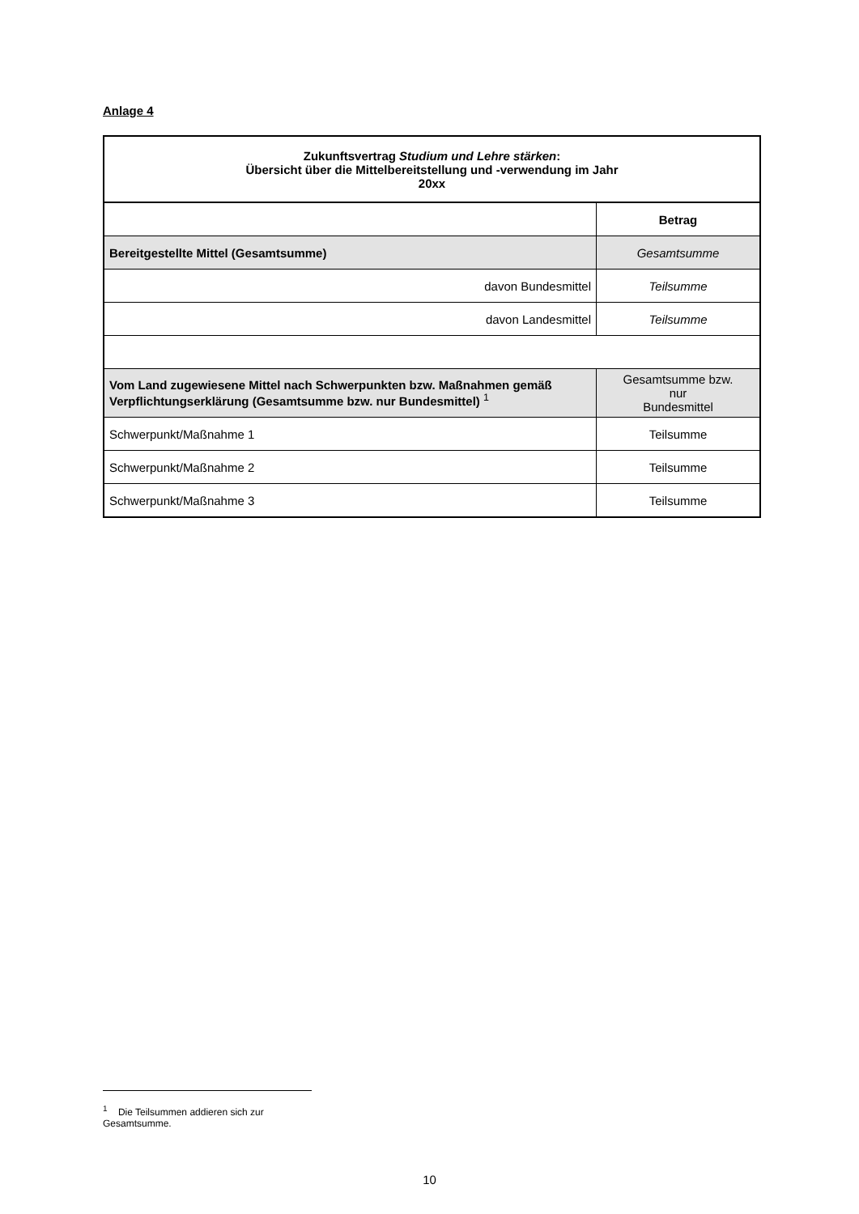Anlage 4
| Zukunftsvertrag Studium und Lehre stärken : Übersicht über die Mittelbereitstellung und -verwendung im Jahr 20xx | |
| | Betrag |
| Bereitgestellte Mittel (Gesamtsumme) | Gesamtsumme |
| davon Bundesmittel | Teilsumme |
| davon Landesmittel | Teilsumme |
| Vom Land zugewiesene Mittel nach Schwerpunkten bzw. Maßnahmen gemäß Verpflichtungserklärung (Gesamtsumme bzw. nur Bundesmittel) <sup>1</sup> | Gesamtsumme bzw. nur Bundesmittel |
| Schwerpunkt/Maßnahme 1 | Teilsumme |
| Schwerpunkt/Maßnahme 2 | Teilsumme |
| Schwerpunkt/Maßnahme 3 | Teilsumme |
<sup>1</sup> Die Teilsummen addieren sich zur Gesamtsumme.
10